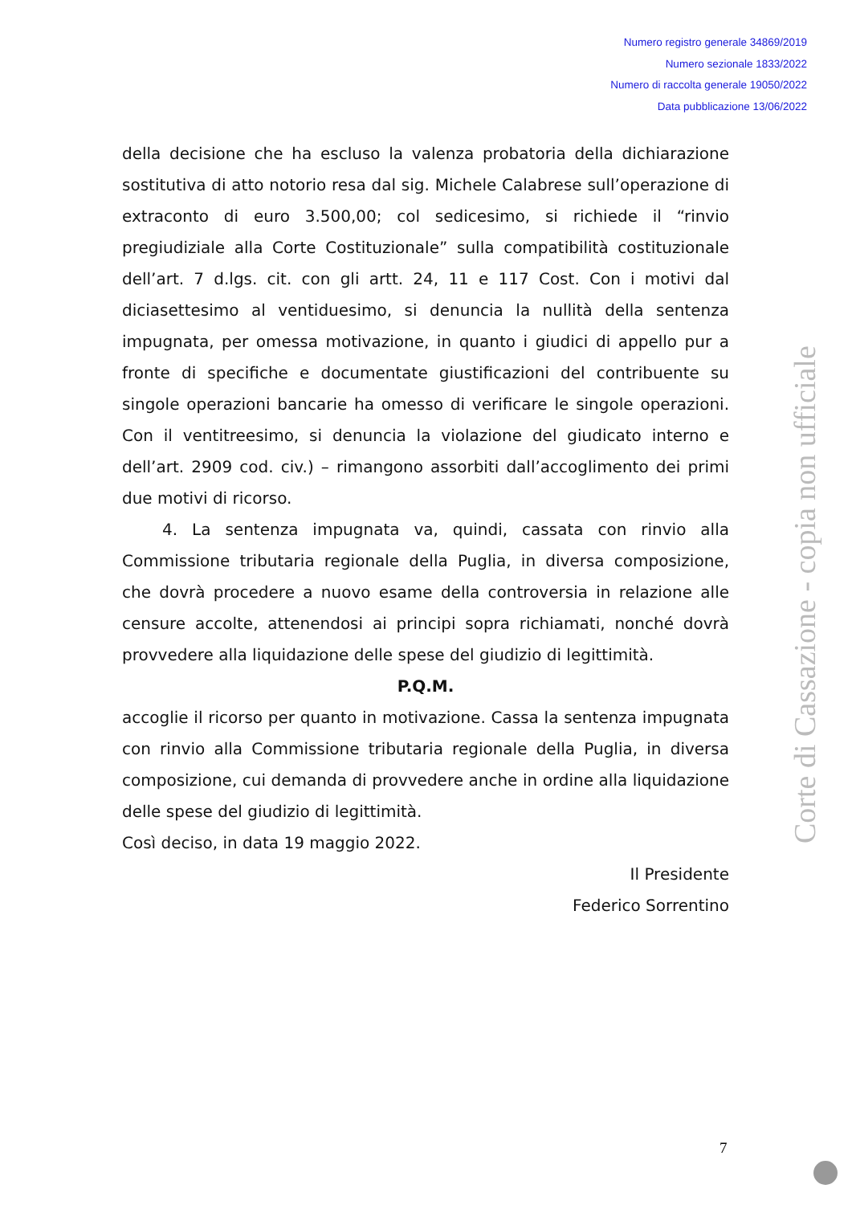Numero registro generale 34869/2019
Numero sezionale 1833/2022
Numero di raccolta generale 19050/2022
Data pubblicazione 13/06/2022
della decisione che ha escluso la valenza probatoria della dichiarazione sostitutiva di atto notorio resa dal sig. Michele Calabrese sull’operazione di extraconto di euro 3.500,00; col sedicesimo, si richiede il “rinvio pregiudiziale alla Corte Costituzionale” sulla compatibilità costituzionale dell’art. 7 d.lgs. cit. con gli artt. 24, 11 e 117 Cost. Con i motivi dal diciasettesimo al ventiduesimo, si denuncia la nullità della sentenza impugnata, per omessa motivazione, in quanto i giudici di appello pur a fronte di specifiche e documentate giustificazioni del contribuente su singole operazioni bancarie ha omesso di verificare le singole operazioni. Con il ventitreesimo, si denuncia la violazione del giudicato interno e dell’art. 2909 cod. civ.) – rimangono assorbiti dall’accoglimento dei primi due motivi di ricorso.
4. La sentenza impugnata va, quindi, cassata con rinvio alla Commissione tributaria regionale della Puglia, in diversa composizione, che dovrà procedere a nuovo esame della controversia in relazione alle censure accolte, attenendosi ai principi sopra richiamati, nonché dovrà provvedere alla liquidazione delle spese del giudizio di legittimità.
P.Q.M.
accoglie il ricorso per quanto in motivazione. Cassa la sentenza impugnata con rinvio alla Commissione tributaria regionale della Puglia, in diversa composizione, cui demanda di provvedere anche in ordine alla liquidazione delle spese del giudizio di legittimità.
Così deciso, in data 19 maggio 2022.
Il Presidente
Federico Sorrentino
Corte di Cassazione - copia non ufficiale
7